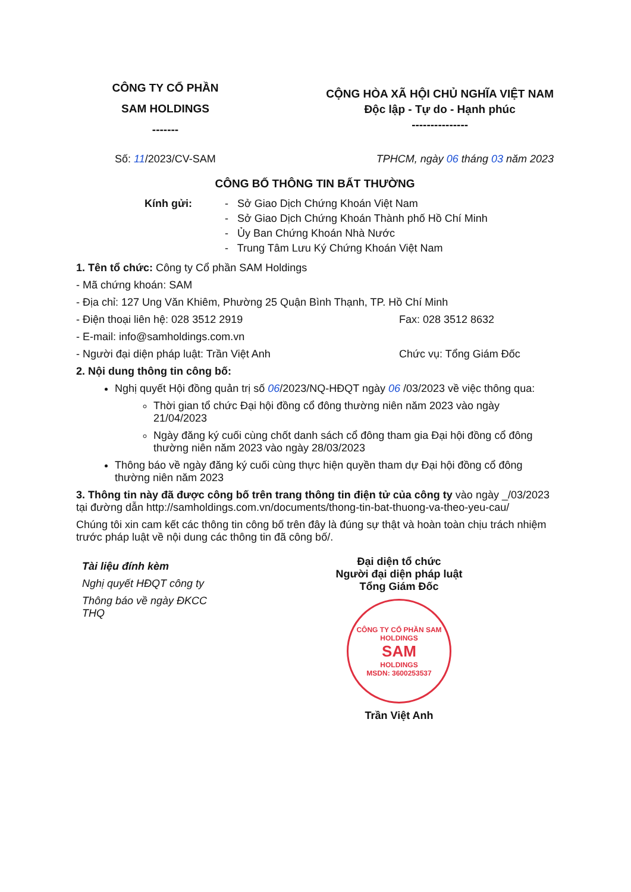CÔNG TY CỔ PHẦN
SAM HOLDINGS
-------
CỘNG HÒA XÃ HỘI CHỦ NGHĨA VIỆT NAM
Độc lập - Tự do - Hạnh phúc
---------------
Số: 11/2023/CV-SAM TPHCM, ngày 06 tháng 03 năm 2023
CÔNG BỐ THÔNG TIN BẤT THƯỜNG
Kính gửi: - Sở Giao Dịch Chứng Khoán Việt Nam
- Sở Giao Dịch Chứng Khoán Thành phố Hồ Chí Minh
- Ủy Ban Chứng Khoán Nhà Nước
- Trung Tâm Lưu Ký Chứng Khoán Việt Nam
1. Tên tổ chức: Công ty Cổ phần SAM Holdings
- Mã chứng khoán: SAM
- Địa chỉ: 127 Ung Văn Khiêm, Phường 25 Quận Bình Thạnh, TP. Hồ Chí Minh
- Điện thoại liên hệ: 028 3512 2919 Fax: 028 3512 8632
- E-mail: info@samholdings.com.vn
- Người đại diện pháp luật: Trần Việt Anh Chức vụ: Tổng Giám Đốc
2. Nội dung thông tin công bố:
Nghị quyết Hội đồng quản trị số 06/2023/NQ-HĐQT ngày 06 /03/2023 về việc thông qua:
Thời gian tổ chức Đại hội đồng cổ đông thường niên năm 2023 vào ngày 21/04/2023
Ngày đăng ký cuối cùng chốt danh sách cổ đông tham gia Đại hội đồng cổ đông thường niên năm 2023 vào ngày 28/03/2023
Thông báo về ngày đăng ký cuối cùng thực hiện quyền tham dự Đại hội đồng cổ đông thường niên năm 2023
3. Thông tin này đã được công bố trên trang thông tin điện tử của công ty vào ngày _/03/2023 tại đường dẫn http://samholdings.com.vn/documents/thong-tin-bat-thuong-va-theo-yeu-cau/
Chúng tôi xin cam kết các thông tin công bố trên đây là đúng sự thật và hoàn toàn chịu trách nhiệm trước pháp luật về nội dung các thông tin đã công bố/.
Tài liệu đính kèm
Nghị quyết HĐQT công ty
Thông báo về ngày ĐKCC
THQ
Đại diện tổ chức
Người đại diện pháp luật
Tổng Giám Đốc
CÔNG TY CỔ PHẦN SAM HOLDINGS
SAM
HOLDINGS
MSDN: 3600253537
Trần Việt Anh